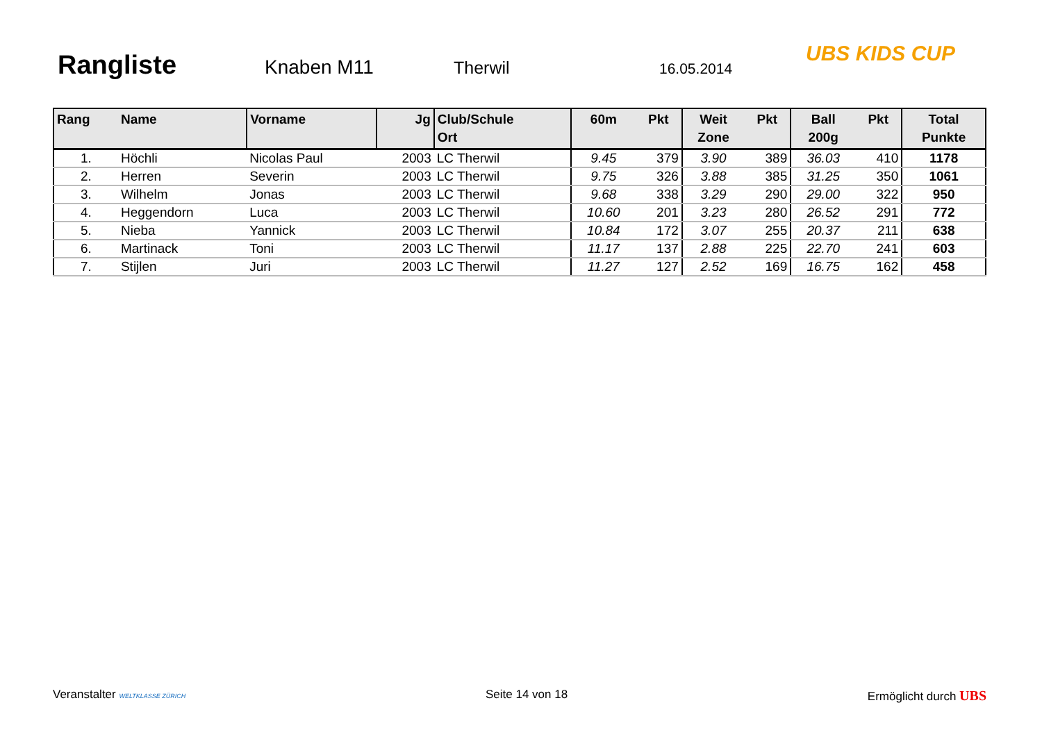Rangliste
Knaben M11 Therwil 16.05.2014
UBS KIDS CUP
| Rang | Name | Vorname | Jg | Club/Schule Ort | 60m | Pkt | Weit Zone | Pkt | Ball 200g | Pkt | Total Punkte |
| --- | --- | --- | --- | --- | --- | --- | --- | --- | --- | --- | --- |
| 1. | Höchli | Nicolas Paul | 2003 | LC Therwil | 9.45 | 379 | 3.90 | 389 | 36.03 | 410 | 1178 |
| 2. | Herren | Severin | 2003 | LC Therwil | 9.75 | 326 | 3.88 | 385 | 31.25 | 350 | 1061 |
| 3. | Wilhelm | Jonas | 2003 | LC Therwil | 9.68 | 338 | 3.29 | 290 | 29.00 | 322 | 950 |
| 4. | Heggendorn | Luca | 2003 | LC Therwil | 10.60 | 201 | 3.23 | 280 | 26.52 | 291 | 772 |
| 5. | Nieba | Yannick | 2003 | LC Therwil | 10.84 | 172 | 3.07 | 255 | 20.37 | 211 | 638 |
| 6. | Martinack | Toni | 2003 | LC Therwil | 11.17 | 137 | 2.88 | 225 | 22.70 | 241 | 603 |
| 7. | Stijlen | Juri | 2003 | LC Therwil | 11.27 | 127 | 2.52 | 169 | 16.75 | 162 | 458 |
Veranstalter WELTKLASSE ZÜRICH Seite 14 von 18 Ermöglicht durch UBS